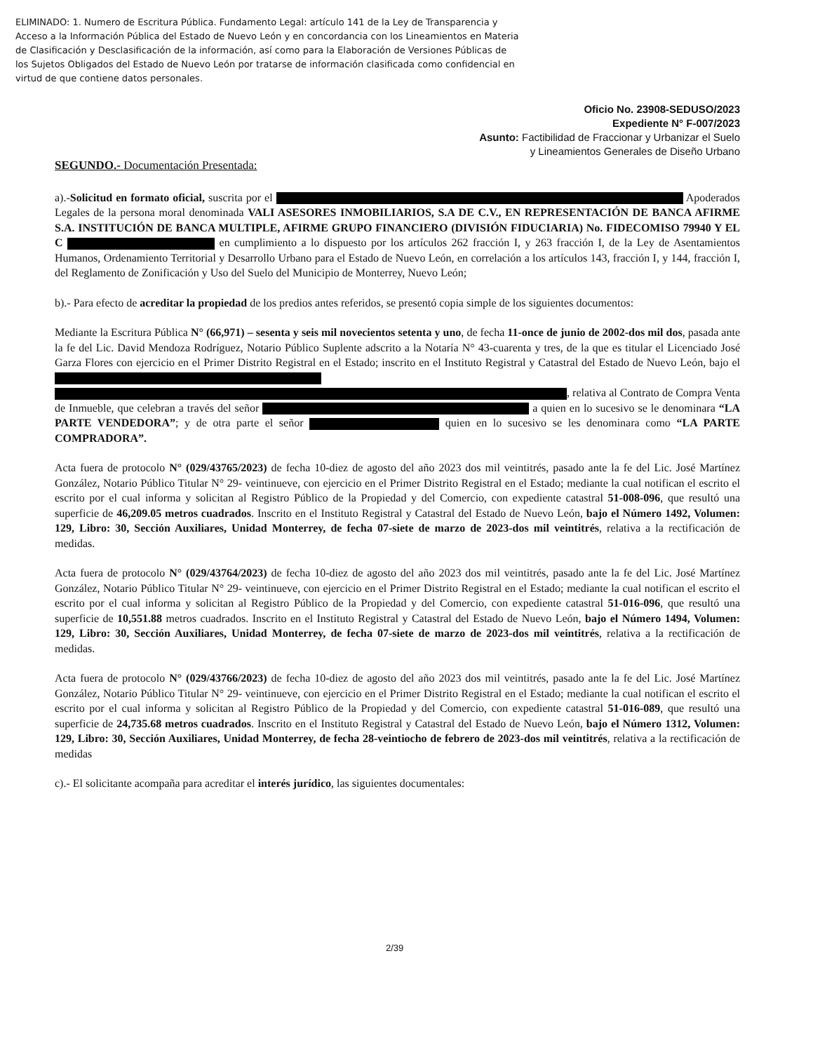ELIMINADO: 1. Numero de Escritura Pública. Fundamento Legal: artículo 141 de la Ley de Transparencia y Acceso a la Información Pública del Estado de Nuevo León y en concordancia con los Lineamientos en Materia de Clasificación y Desclasificación de la información, así como para la Elaboración de Versiones Públicas de los Sujetos Obligados del Estado de Nuevo León por tratarse de información clasificada como confidencial en virtud de que contiene datos personales.
Oficio No. 23908-SEDUSO/2023
Expediente N° F-007/2023
Asunto: Factibilidad de Fraccionar y Urbanizar el Suelo
y Lineamientos Generales de Diseño Urbano
SEGUNDO.- Documentación Presentada:
a).-Solicitud en formato oficial, suscrita por el Apoderados Legales de la persona moral denominada VALI ASESORES INMOBILIARIOS, S.A DE C.V., EN REPRESENTACIÓN DE BANCA AFIRME S.A. INSTITUCIÓN DE BANCA MULTIPLE, AFIRME GRUPO FINANCIERO (DIVISIÓN FIDUCIARIA) No. FIDECOMISO 79940 Y EL C en cumplimiento a lo dispuesto por los artículos 262 fracción I, y 263 fracción I, de la Ley de Asentamientos Humanos, Ordenamiento Territorial y Desarrollo Urbano para el Estado de Nuevo León, en correlación a los artículos 143, fracción I, y 144, fracción I, del Reglamento de Zonificación y Uso del Suelo del Municipio de Monterrey, Nuevo León;
b).- Para efecto de acreditar la propiedad de los predios antes referidos, se presentó copia simple de los siguientes documentos:
Mediante la Escritura Pública N° (66,971) – sesenta y seis mil novecientos setenta y uno, de fecha 11-once de junio de 2002-dos mil dos, pasada ante la fe del Lic. David Mendoza Rodríguez, Notario Público Suplente adscrito a la Notaría N° 43-cuarenta y tres, de la que es titular el Licenciado José Garza Flores con ejercicio en el Primer Distrito Registral en el Estado; inscrito en el Instituto Registral y Catastral del Estado de Nuevo León, bajo el , relativa al Contrato de Compra Venta de Inmueble, que celebran a través del señor a quien en lo sucesivo se le denominara “LA PARTE VENDEDORA”; y de otra parte el señor quien en lo sucesivo se les denominara como “LA PARTE COMPRADORA”.
Acta fuera de protocolo N° (029/43765/2023) de fecha 10-diez de agosto del año 2023 dos mil veintitrés, pasado ante la fe del Lic. José Martínez González, Notario Público Titular N° 29- veintinueve, con ejercicio en el Primer Distrito Registral en el Estado; mediante la cual notifican el escrito el escrito por el cual informa y solicitan al Registro Público de la Propiedad y del Comercio, con expediente catastral 51-008-096, que resultó una superficie de 46,209.05 metros cuadrados. Inscrito en el Instituto Registral y Catastral del Estado de Nuevo León, bajo el Número 1492, Volumen: 129, Libro: 30, Sección Auxiliares, Unidad Monterrey, de fecha 07-siete de marzo de 2023-dos mil veintitrés, relativa a la rectificación de medidas.
Acta fuera de protocolo N° (029/43764/2023) de fecha 10-diez de agosto del año 2023 dos mil veintitrés, pasado ante la fe del Lic. José Martínez González, Notario Público Titular N° 29- veintinueve, con ejercicio en el Primer Distrito Registral en el Estado; mediante la cual notifican el escrito el escrito por el cual informa y solicitan al Registro Público de la Propiedad y del Comercio, con expediente catastral 51-016-096, que resultó una superficie de 10,551.88 metros cuadrados. Inscrito en el Instituto Registral y Catastral del Estado de Nuevo León, bajo el Número 1494, Volumen: 129, Libro: 30, Sección Auxiliares, Unidad Monterrey, de fecha 07-siete de marzo de 2023-dos mil veintitrés, relativa a la rectificación de medidas.
Acta fuera de protocolo N° (029/43766/2023) de fecha 10-diez de agosto del año 2023 dos mil veintitrés, pasado ante la fe del Lic. José Martínez González, Notario Público Titular N° 29- veintinueve, con ejercicio en el Primer Distrito Registral en el Estado; mediante la cual notifican el escrito el escrito por el cual informa y solicitan al Registro Público de la Propiedad y del Comercio, con expediente catastral 51-016-089, que resultó una superficie de 24,735.68 metros cuadrados. Inscrito en el Instituto Registral y Catastral del Estado de Nuevo León, bajo el Número 1312, Volumen: 129, Libro: 30, Sección Auxiliares, Unidad Monterrey, de fecha 28-veintiocho de febrero de 2023-dos mil veintitrés, relativa a la rectificación de medidas
c).- El solicitante acompaña para acreditar el interés jurídico, las siguientes documentales:
2/39